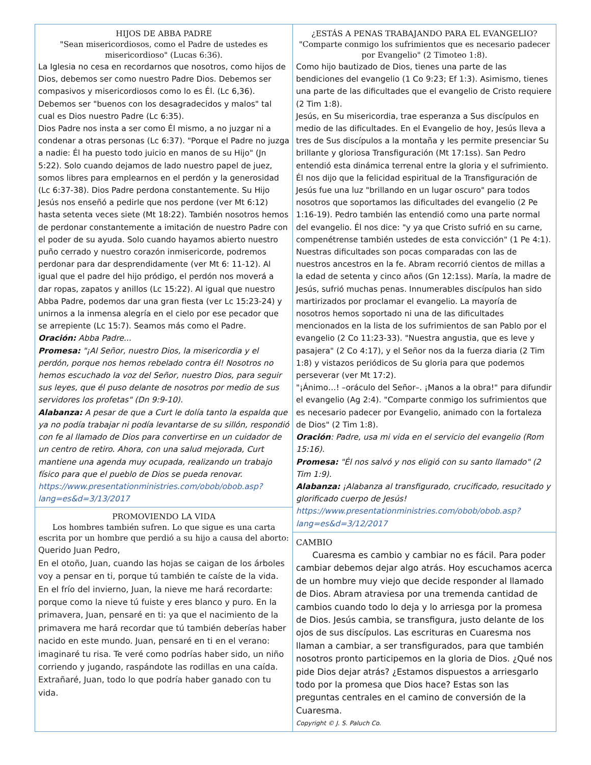HIJOS DE ABBA PADRE
"Sean misericordiosos, como el Padre de ustedes es misericordioso" (Lucas 6:36).
La Iglesia no cesa en recordarnos que nosotros, como hijos de Dios, debemos ser como nuestro Padre Dios. Debemos ser compasivos y misericordiosos como lo es Él. (Lc 6,36). Debemos ser "buenos con los desagradecidos y malos" tal cual es Dios nuestro Padre (Lc 6:35).
Dios Padre nos insta a ser como Él mismo, a no juzgar ni a condenar a otras personas (Lc 6:37). "Porque el Padre no juzga a nadie: Él ha puesto todo juicio en manos de su Hijo" (Jn 5:22). Solo cuando dejamos de lado nuestro papel de juez, somos libres para emplearnos en el perdón y la generosidad (Lc 6:37-38). Dios Padre perdona constantemente. Su Hijo Jesús nos enseñó a pedirle que nos perdone (ver Mt 6:12) hasta setenta veces siete (Mt 18:22). También nosotros hemos de perdonar constantemente a imitación de nuestro Padre con el poder de su ayuda. Solo cuando hayamos abierto nuestro puño cerrado y nuestro corazón inmisericorde, podremos perdonar para dar desprendidamente (ver Mt 6: 11-12). Al igual que el padre del hijo pródigo, el perdón nos moverá a dar ropas, zapatos y anillos (Lc 15:22). Al igual que nuestro Abba Padre, podemos dar una gran fiesta (ver Lc 15:23-24) y unirnos a la inmensa alegría en el cielo por ese pecador que se arrepiente (Lc 15:7). Seamos más como el Padre.
Oración: Abba Padre...
Promesa: "¡Al Señor, nuestro Dios, la misericordia y el perdón, porque nos hemos rebelado contra él! Nosotros no hemos escuchado la voz del Señor, nuestro Dios, para seguir sus leyes, que él puso delante de nosotros por medio de sus servidores los profetas" (Dn 9:9-10).
Alabanza: A pesar de que a Curt le dolía tanto la espalda que ya no podía trabajar ni podía levantarse de su sillón, respondió con fe al llamado de Dios para convertirse en un cuidador de un centro de retiro. Ahora, con una salud mejorada, Curt mantiene una agenda muy ocupada, realizando un trabajo físico para que el pueblo de Dios se pueda renovar.
https://www.presentationministries.com/obob/obob.asp?lang=es&d=3/13/2017
PROMOVIENDO LA VIDA
Los hombres también sufren. Lo que sigue es una carta escrita por un hombre que perdió a su hijo a causa del aborto:
Querido Juan Pedro,
En el otoño, Juan, cuando las hojas se caigan de los árboles voy a pensar en ti, porque tú también te caíste de la vida. En el frío del invierno, Juan, la nieve me hará recordarte: porque como la nieve tú fuiste y eres blanco y puro. En la primavera, Juan, pensaré en ti: ya que el nacimiento de la primavera me hará recordar que tú también deberías haber nacido en este mundo. Juan, pensaré en ti en el verano: imaginaré tu risa. Te veré como podrías haber sido, un niño corriendo y jugando, raspándote las rodillas en una caída. Extrañaré, Juan, todo lo que podría haber ganado con tu vida.
¿ESTÁS A PENAS TRABAJANDO PARA EL EVANGELIO?
"Comparte conmigo los sufrimientos que es necesario padecer por Evangelio" (2 Timoteo 1:8).
Como hijo bautizado de Dios, tienes una parte de las bendiciones del evangelio (1 Co 9:23; Ef 1:3). Asimismo, tienes una parte de las dificultades que el evangelio de Cristo requiere (2 Tim 1:8).
Jesús, en Su misericordia, trae esperanza a Sus discípulos en medio de las dificultades. En el Evangelio de hoy, Jesús lleva a tres de Sus discípulos a la montaña y les permite presenciar Su brillante y gloriosa Transfiguración (Mt 17:1ss). San Pedro entendió esta dinámica terrenal entre la gloria y el sufrimiento. Él nos dijo que la felicidad espiritual de la Transfiguración de Jesús fue una luz "brillando en un lugar oscuro" para todos nosotros que soportamos las dificultades del evangelio (2 Pe 1:16-19). Pedro también las entendió como una parte normal del evangelio. Él nos dice: "y ya que Cristo sufrió en su carne, compenétrense también ustedes de esta convicción" (1 Pe 4:1).
Nuestras dificultades son pocas comparadas con las de nuestros ancestros en la fe. Abram recorrió cientos de millas a la edad de setenta y cinco años (Gn 12:1ss). María, la madre de Jesús, sufrió muchas penas. Innumerables discípulos han sido martirizados por proclamar el evangelio. La mayoría de nosotros hemos soportado ni una de las dificultades mencionados en la lista de los sufrimientos de san Pablo por el evangelio (2 Co 11:23-33). "Nuestra angustia, que es leve y pasajera" (2 Co 4:17), y el Señor nos da la fuerza diaria (2 Tim 1:8) y vistazos periódicos de Su gloria para que podemos perseverar (ver Mt 17:2).
"¡Ánimo…! –oráculo del Señor–. ¡Manos a la obra!" para difundir el evangelio (Ag 2:4). "Comparte conmigo los sufrimientos que es necesario padecer por Evangelio, animado con la fortaleza de Dios" (2 Tim 1:8).
Oración: Padre, usa mi vida en el servicio del evangelio (Rom 15:16).
Promesa: "Él nos salvó y nos eligió con su santo llamado" (2 Tim 1:9).
Alabanza: ¡Alabanza al transfigurado, crucificado, resucitado y glorificado cuerpo de Jesús!
https://www.presentationministries.com/obob/obob.asp?lang=es&d=3/12/2017
CAMBIO
Cuaresma es cambio y cambiar no es fácil. Para poder cambiar debemos dejar algo atrás. Hoy escuchamos acerca de un hombre muy viejo que decide responder al llamado de Dios. Abram atraviesa por una tremenda cantidad de cambios cuando todo lo deja y lo arriesga por la promesa de Dios. Jesús cambia, se transfigura, justo delante de los ojos de sus discípulos. Las escrituras en Cuaresma nos llaman a cambiar, a ser transfigurados, para que también nosotros pronto participemos en la gloria de Dios. ¿Qué nos pide Dios dejar atrás? ¿Estamos dispuestos a arriesgarlo todo por la promesa que Dios hace? Estas son las preguntas centrales en el camino de conversión de la Cuaresma.
Copyright © J. S. Paluch Co.